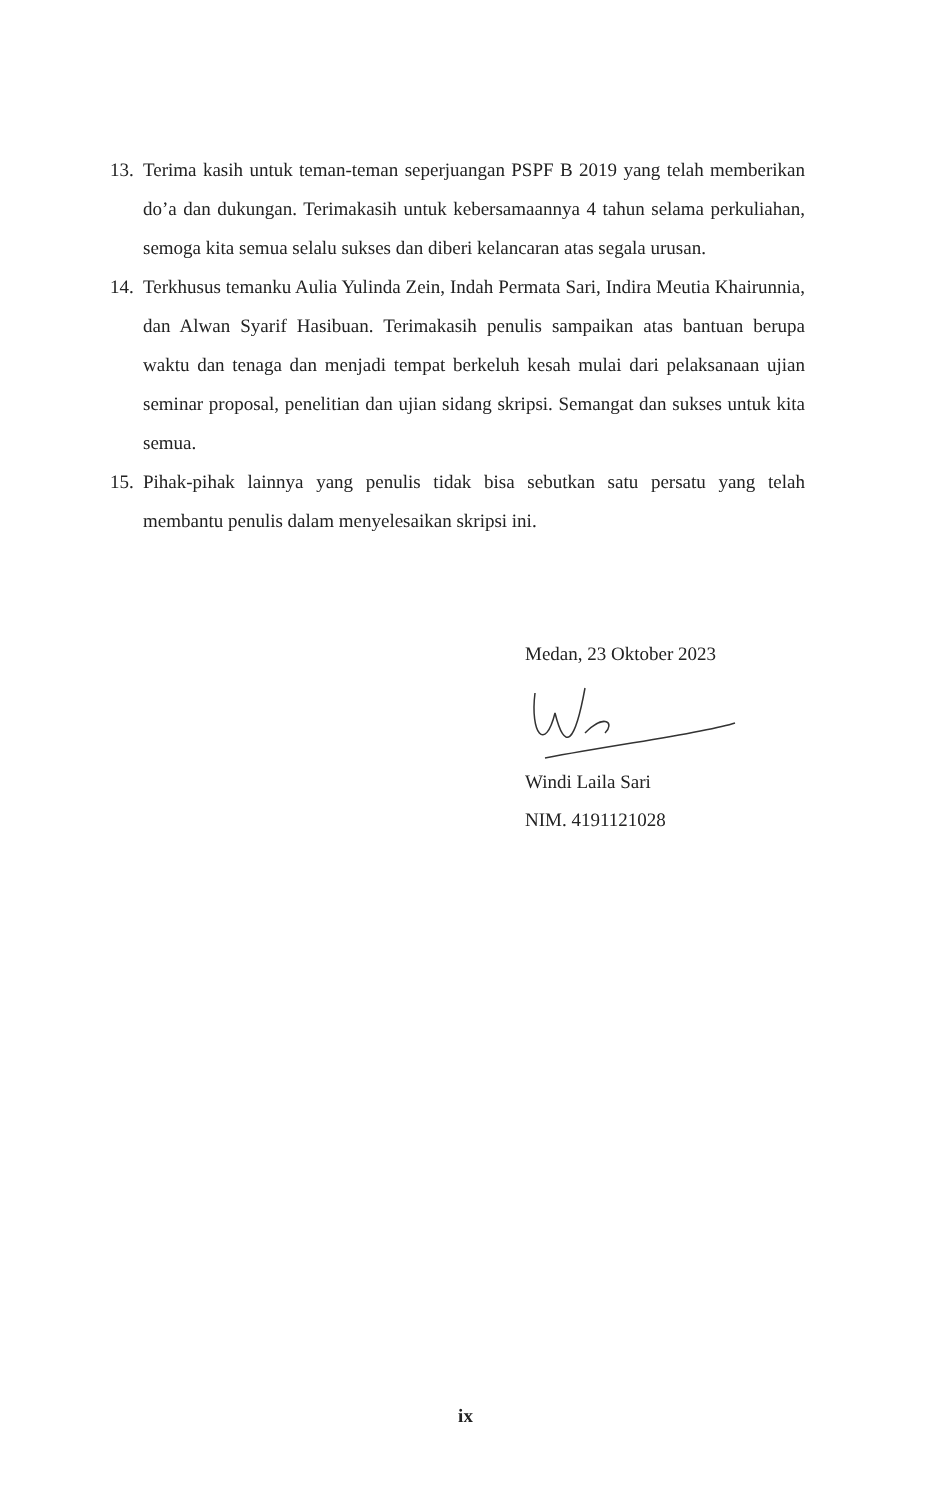13. Terima kasih untuk teman-teman seperjuangan PSPF B 2019 yang telah memberikan do’a dan dukungan. Terimakasih untuk kebersamaannya 4 tahun selama perkuliahan, semoga kita semua selalu sukses dan diberi kelancaran atas segala urusan.
14. Terkhusus temanku Aulia Yulinda Zein, Indah Permata Sari, Indira Meutia Khairunnia, dan Alwan Syarif Hasibuan. Terimakasih penulis sampaikan atas bantuan berupa waktu dan tenaga dan menjadi tempat berkeluh kesah mulai dari pelaksanaan ujian seminar proposal, penelitian dan ujian sidang skripsi. Semangat dan sukses untuk kita semua.
15. Pihak-pihak lainnya yang penulis tidak bisa sebutkan satu persatu yang telah membantu penulis dalam menyelesaikan skripsi ini.
Medan, 23 Oktober 2023
Windi Laila Sari
NIM. 4191121028
ix